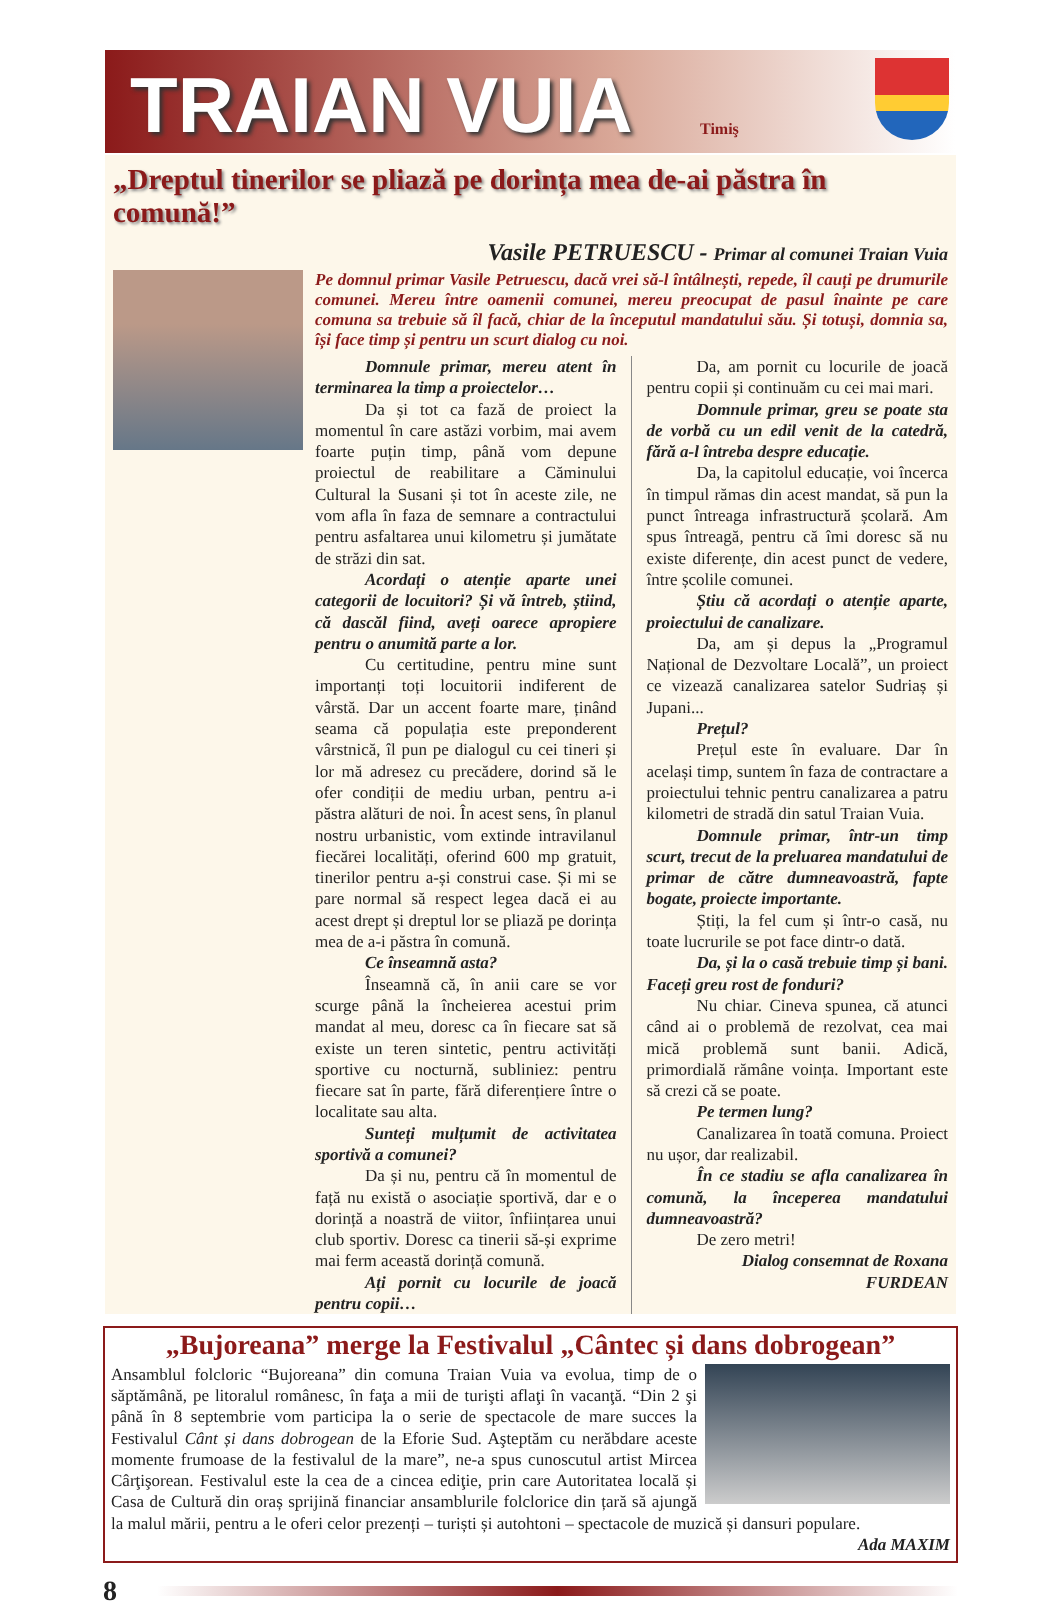TRAIAN VUIA
Timiş
„Dreptul tinerilor se pliază pe dorința mea de-ai păstra în comună!”
Vasile PETRUESCU - Primar al comunei Traian Vuia
Pe domnul primar Vasile Petruescu, dacă vrei să-l întâlnești, repede, îl cauți pe drumurile comunei. Mereu între oamenii comunei, mereu preocupat de pasul înainte pe care comuna sa trebuie să îl facă, chiar de la începutul mandatului său. Și totuși, domnia sa, își face timp și pentru un scurt dialog cu noi.
Domnule primar, mereu atent în terminarea la timp a proiectelor…
Da și tot ca fază de proiect la momentul în care astăzi vorbim, mai avem foarte puțin timp, până vom depune proiectul de reabilitare a Căminului Cultural la Susani și tot în aceste zile, ne vom afla în faza de semnare a contractului pentru asfaltarea unui kilometru și jumătate de străzi din sat.
Acordați o atenție aparte unei categorii de locuitori? Și vă întreb, știind, că dascăl fiind, aveți oarece apropiere pentru o anumită parte a lor.
Cu certitudine, pentru mine sunt importanți toți locuitorii indiferent de vârstă. Dar un accent foarte mare, ținând seama că populația este preponderent vârstnică, îl pun pe dialogul cu cei tineri și lor mă adresez cu precădere, dorind să le ofer condiții de mediu urban, pentru a-i păstra alături de noi. În acest sens, în planul nostru urbanistic, vom extinde intravilanul fiecărei localități, oferind 600 mp gratuit, tinerilor pentru a-și construi case. Și mi se pare normal să respect legea dacă ei au acest drept și dreptul lor se pliază pe dorința mea de a-i păstra în comună.
Ce înseamnă asta?
Înseamnă că, în anii care se vor scurge până la încheierea acestui prim mandat al meu, doresc ca în fiecare sat să existe un teren sintetic, pentru activități sportive cu nocturnă, subliniez: pentru fiecare sat în parte, fără diferențiere între o localitate sau alta.
Sunteți mulțumit de activitatea sportivă a comunei?
Da și nu, pentru că în momentul de față nu există o asociație sportivă, dar e o dorință a noastră de viitor, înființarea unui club sportiv. Doresc ca tinerii să-și exprime mai ferm această dorință comună.
Ați pornit cu locurile de joacă pentru copii…
Da, am pornit cu locurile de joacă pentru copii și continuăm cu cei mai mari.
Domnule primar, greu se poate sta de vorbă cu un edil venit de la catedră, fără a-l întreba despre educație.
Da, la capitolul educație, voi încerca în timpul rămas din acest mandat, să pun la punct întreaga infrastructură școlară. Am spus întreagă, pentru că îmi doresc să nu existe diferențe, din acest punct de vedere, între școlile comunei.
Știu că acordați o atenție aparte, proiectului de canalizare.
Da, am și depus la „Programul Național de Dezvoltare Locală”, un proiect ce vizează canalizarea satelor Sudriaș și Jupani...
Prețul?
Prețul este în evaluare. Dar în același timp, suntem în faza de contractare a proiectului tehnic pentru canalizarea a patru kilometri de stradă din satul Traian Vuia.
Domnule primar, într-un timp scurt, trecut de la preluarea mandatului de primar de către dumneavoastră, fapte bogate, proiecte importante.
Știți, la fel cum și într-o casă, nu toate lucrurile se pot face dintr-o dată.
Da, și la o casă trebuie timp și bani. Faceți greu rost de fonduri?
Nu chiar. Cineva spunea, că atunci când ai o problemă de rezolvat, cea mai mică problemă sunt banii. Adică, primordială rămâne voința. Important este să crezi că se poate.
Pe termen lung?
Canalizarea în toată comuna. Proiect nu ușor, dar realizabil.
În ce stadiu se afla canalizarea în comună, la începerea mandatului dumneavoastră?
De zero metri!
Dialog consemnat de Roxana FURDEAN
„Bujoreana” merge la Festivalul „Cântec și dans dobrogean”
Ansamblul folcloric “Bujoreana” din comuna Traian Vuia va evolua, timp de o săptămână, pe litoralul românesc, în faţa a mii de turişti aflaţi în vacanţă. “Din 2 şi până în 8 septembrie vom participa la o serie de spectacole de mare succes la Festivalul Cânt și dans dobrogean de la Eforie Sud. Aşteptăm cu nerăbdare aceste momente frumoase de la festivalul de la mare”, ne-a spus cunoscutul artist Mircea Cârţişorean. Festivalul este la cea de a cincea ediţie, prin care Autoritatea locală și Casa de Cultură din oraș sprijină financiar ansamblurile folclorice din țară să ajungă la malul mării, pentru a le oferi celor prezenți – turiști și autohtoni – spectacole de muzică și dansuri populare.
Ada MAXIM
8